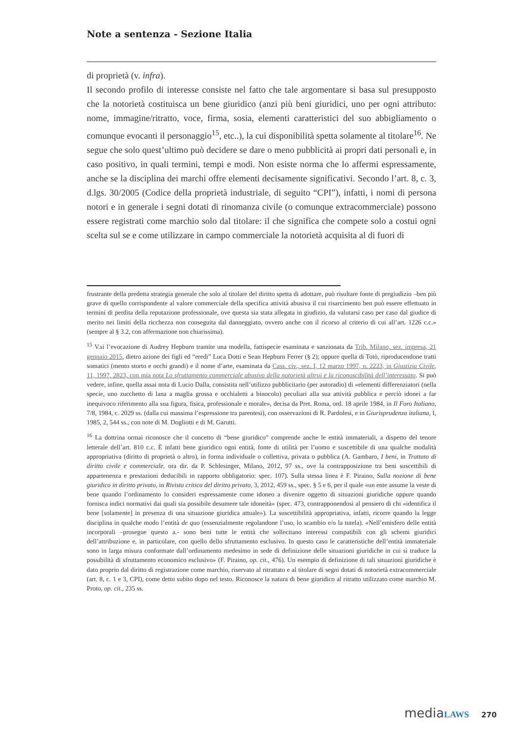Note a sentenza - Sezione Italia
di proprietà (v. infra).
Il secondo profilo di interesse consiste nel fatto che tale argomentare si basa sul presupposto che la notorietà costituisca un bene giuridico (anzi più beni giuridici, uno per ogni attributo: nome, immagine/ritratto, voce, firma, sosia, elementi caratteristici del suo abbigliamento o comunque evocanti il personaggio<sup>15</sup>, etc..), la cui disponibilità spetta solamente al titolare<sup>16</sup>. Ne segue che solo quest’ultimo può decidere se dare o meno pubblicità ai propri dati personali e, in caso positivo, in quali termini, tempi e modi. Non esiste norma che lo affermi espressamente, anche se la disciplina dei marchi offre elementi decisamente significativi. Secondo l’art. 8, c. 3, d.lgs. 30/2005 (Codice della proprietà industriale, di seguito “CPI”), infatti, i nomi di persona notori e in generale i segni dotati di rinomanza civile (o comunque extracommerciale) possono essere registrati come marchio solo dal titolare: il che significa che compete solo a costui ogni scelta sul se e come utilizzare in campo commerciale la notorietà acquisita al di fuori di
frustrante della predetta strategia generale che solo al titolare del diritto spetta di adottare, può risultare fonte di pregiudizio –ben più grave di quello corrispondente al valore commerciale della specifica attività abusiva il cui risarcimento ben può essere effettuato in termini di perdita della reputazione professionale, ove questa sia stata allegata in giudizio, da valutarsi caso per caso dal giudice di merito nei limiti della ricchezza non conseguita dal danneggiato, ovvero anche con il ricorso al criterio di cui all’art. 1226 c.c.» (sempre al § 3.2, con affermazione non chiarissima).
<sup>15</sup> V.si l’evocazione di Audrey Hepburn tramite una modella, fattispecie esaminata e sanzionata da Trib. Milano, sez. impresa, 21 gennaio 2015, dietro azione dei figli ed “eredi” Luca Dotti e Sean Hepburn Ferrer (§ 2); oppure quella di Totò, riproducendone tratti somatici (mento storto e occhi grandi) e il nome d’arte, esaminata da Cass. civ., sez. I, 12 marzo 1997, n. 2223, in Giustizia Civile, 11, 1997, 2823, con mia nota Lo sfruttamento commerciale abusivo della notorietà altrui e la riconoscibilità dell’interessato. Si può vedere, infine, quella assai nota di Lucio Dalla, consistita nell’utilizzo pubblicitario (per autoradio) di «elementi differenziatori (nella specie, uno zucchetto di lana a maglia grossa e occhialetti a binocolo) peculiari alla sua attività pubblica e perciò idonei a far inequivoco riferimento alla sua figura, fisica, professionale e morale», decisa da Pret. Roma, ord. 18 aprile 1984, in Il Foro Italiano, 7/8, 1984, c. 2029 ss. (dalla cui massima l’espressione tra parentesi), con osservazioni di R. Pardolesi, e in Giurisprudenza italiana, I, 1985, 2, 544 ss., con note di M. Dogliotti e di M. Garutti.
<sup>16</sup> La dottrina ormai riconosce che il concetto di “bene giuridico” comprende anche le entità immateriali, a dispetto del tenore letterale dell’art. 810 c.c. È infatti bene giuridico ogni entità, fonte di utilità per l’uomo e suscettibile di una qualche modalità appropriativa (diritto di proprietà o altro), in forma individuale o collettiva, privata o pubblica (A. Gambaro, I beni, in Trattato di diritto civile e commerciale, ora dir. da P. Schlesinger, Milano, 2012, 97 ss., ove la contrapposizione tra beni suscettibili di appartenenza e prestazioni deducibili in rapporto obbligatorio: spec. 107). Sulla stessa linea è F. Piraino, Sulla nozione di bene giuridico in diritto privato, in Rivista critica del diritto privato, 3, 2012, 459 ss., spec. § 5 e 6, per il quale «un ente assume la veste di bene quando l’ordinamento lo consideri espressamente come idoneo a divenire oggetto di situazioni giuridiche oppure quando fornisca indici normativi dai quali sia possibile desumere tale idoneità» (spec. 473, contrapponendosi al pensiero di chi «identifica il bene [solamente] in presenza di una situazione giuridica attuale»). La suscettibilità appropriativa, infatti, ricorre quando la legge disciplina in qualche modo l’entità de quo (essenzialmente regolandone l’uso, lo scambio e/o la tutela). «Nell’emisfero delle entità incorporali –prosegue questo a.- sono beni tutte le entità che sollecitano interessi compatibili con gli schemi giuridici dell’attribuzione e, in particolare, con quello dello sfruttamento esclusivo. In questo caso le caratteristiche dell’entità immateriale sono in larga misura conformate dall’ordinamento medesimo in sede di definizione delle situazioni giuridiche in cui si traduce la possibilità di sfruttamento economico esclusivo» (F. Piraino, op. cit., 476). Un esempio di definizione di tali situazioni giuridiche è dato proprio dal diritto di registrazione come marchio, riservato al ritrattato e al titolare di segni dotati di notorietà extracommerciale (art. 8, c. 1 e 3, CPI), come detto subito dopo nel testo. Riconosce la natura di bene giuridico al ritratto utilizzato come marchio M. Proto, op. cit., 235 ss.
media LAWS 270